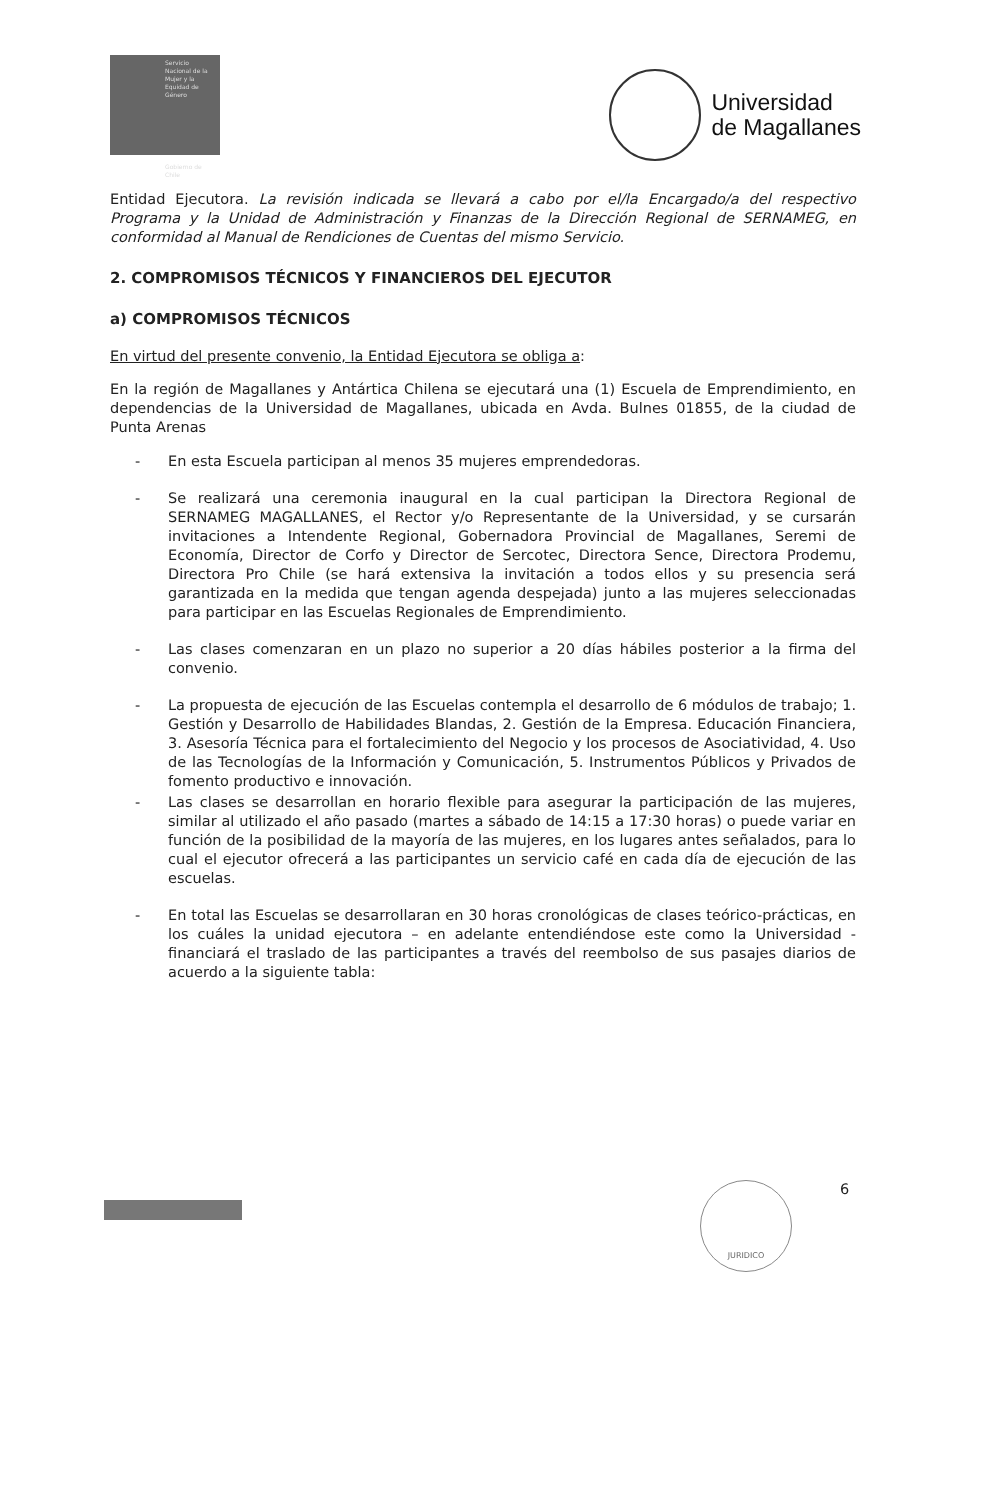Servicio Nacional de la Mujer y la Equidad de Género
Gobierno de Chile
Universidad
de Magallanes
Entidad Ejecutora. La revisión indicada se llevará a cabo por el/la Encargado/a del respectivo Programa y la Unidad de Administración y Finanzas de la Dirección Regional de SERNAMEG, en conformidad al Manual de Rendiciones de Cuentas del mismo Servicio.
2. COMPROMISOS TÉCNICOS Y FINANCIEROS DEL EJECUTOR
a) COMPROMISOS TÉCNICOS
En virtud del presente convenio, la Entidad Ejecutora se obliga a:
En la región de Magallanes y Antártica Chilena se ejecutará una (1) Escuela de Emprendimiento, en dependencias de la Universidad de Magallanes, ubicada en Avda. Bulnes 01855, de la ciudad de Punta Arenas
- En esta Escuela participan al menos 35 mujeres emprendedoras.
- Se realizará una ceremonia inaugural en la cual participan la Directora Regional de SERNAMEG MAGALLANES, el Rector y/o Representante de la Universidad, y se cursarán invitaciones a Intendente Regional, Gobernadora Provincial de Magallanes, Seremi de Economía, Director de Corfo y Director de Sercotec, Directora Sence, Directora Prodemu, Directora Pro Chile (se hará extensiva la invitación a todos ellos y su presencia será garantizada en la medida que tengan agenda despejada) junto a las mujeres seleccionadas para participar en las Escuelas Regionales de Emprendimiento.
- Las clases comenzaran en un plazo no superior a 20 días hábiles posterior a la firma del convenio.
- La propuesta de ejecución de las Escuelas contempla el desarrollo de 6 módulos de trabajo; 1. Gestión y Desarrollo de Habilidades Blandas, 2. Gestión de la Empresa. Educación Financiera, 3. Asesoría Técnica para el fortalecimiento del Negocio y los procesos de Asociatividad, 4. Uso de las Tecnologías de la Información y Comunicación, 5. Instrumentos Públicos y Privados de fomento productivo e innovación.
- Las clases se desarrollan en horario flexible para asegurar la participación de las mujeres, similar al utilizado el año pasado (martes a sábado de 14:15 a 17:30 horas) o puede variar en función de la posibilidad de la mayoría de las mujeres, en los lugares antes señalados, para lo cual el ejecutor ofrecerá a las participantes un servicio café en cada día de ejecución de las escuelas.
- En total las Escuelas se desarrollaran en 30 horas cronológicas de clases teórico-prácticas, en los cuáles la unidad ejecutora – en adelante entendiéndose este como la Universidad - financiará el traslado de las participantes a través del reembolso de sus pasajes diarios de acuerdo a la siguiente tabla:
JURIDICO 6